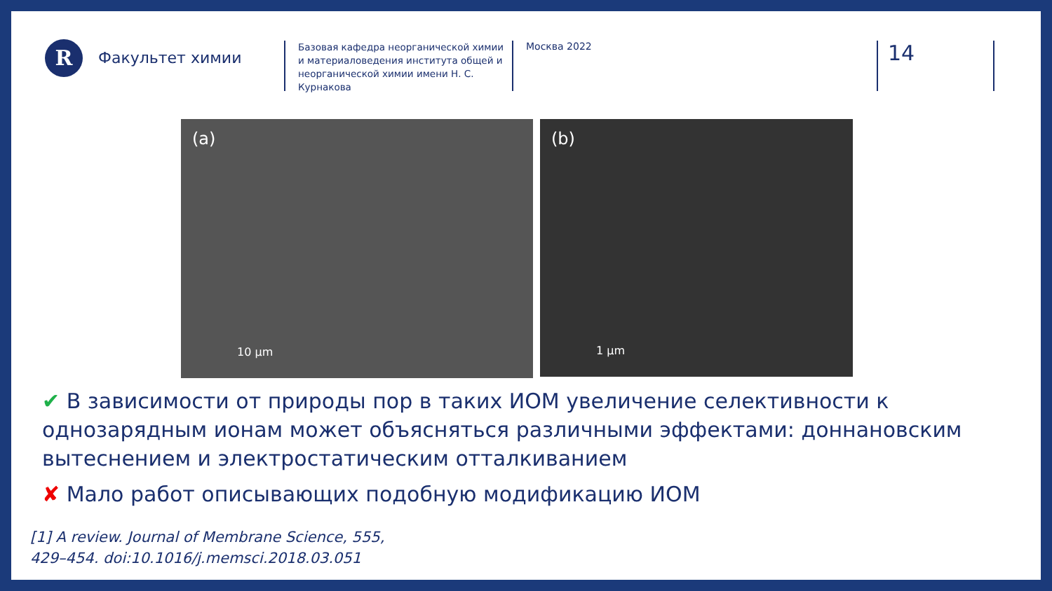R
Факультет химии
Базовая кафедра неорганической химии и материаловедения института общей и неорганической химии имени Н. С. Курнакова
Москва 2022
14
(a)
10 µm
(b)
1 µm
✔ В зависимости от природы пор в таких ИОМ увеличение селективности к однозарядным ионам может объясняться различными эффектами: доннановским вытеснением и электростатическим отталкиванием
✘ Мало работ описывающих подобную модификацию ИОМ
[1] A review. Journal of Membrane Science, 555,
429–454. doi:10.1016/j.memsci.2018.03.051